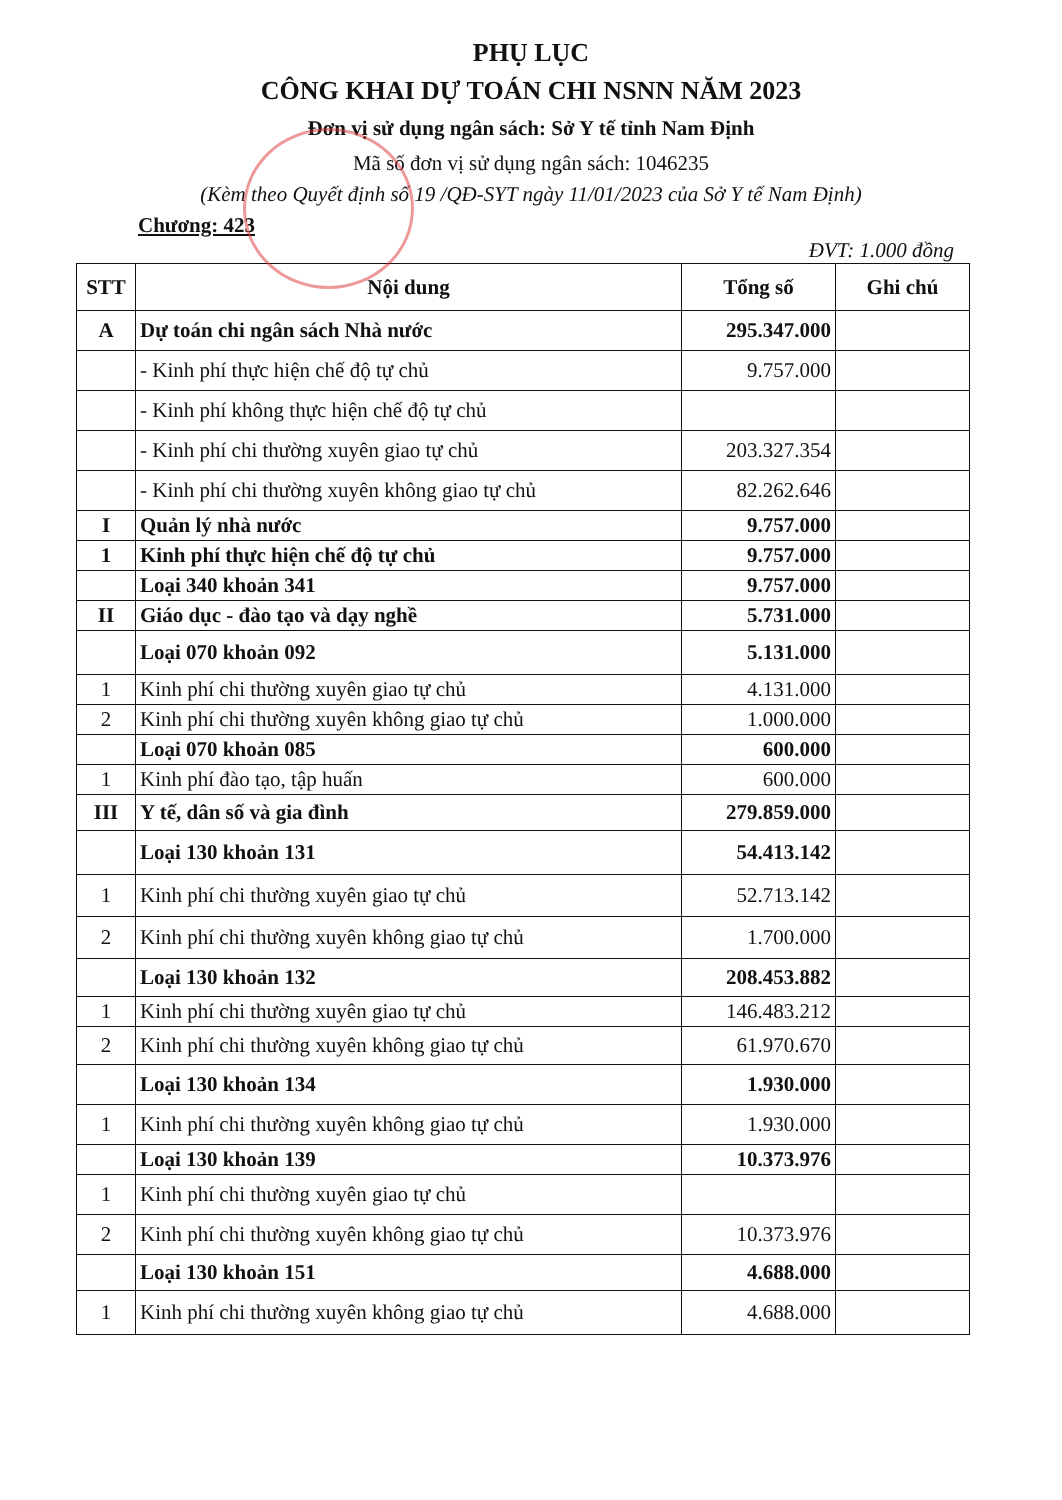PHỤ LỤC
CÔNG KHAI DỰ TOÁN CHI NSNN NĂM 2023
Đơn vị sử dụng ngân sách: Sở Y tế tỉnh Nam Định
Mã số đơn vị sử dụng ngân sách: 1046235
(Kèm theo Quyết định số 19 /QĐ-SYT ngày 11/01/2023 của Sở Y tế Nam Định)
Chương: 423
ĐVT: 1.000 đồng
| STT | Nội dung | Tổng số | Ghi chú |
| --- | --- | --- | --- |
| A | Dự toán chi ngân sách Nhà nước | 295.347.000 | |
| | - Kinh phí thực hiện chế độ tự chủ | 9.757.000 | |
| | - Kinh phí không thực hiện chế độ tự chủ | | |
| | - Kinh phí chi thường xuyên giao tự chủ | 203.327.354 | |
| | - Kinh phí chi thường xuyên không giao tự chủ | 82.262.646 | |
| I | Quản lý nhà nước | 9.757.000 | |
| 1 | Kinh phí thực hiện chế độ tự chủ | 9.757.000 | |
| | Loại 340 khoản 341 | 9.757.000 | |
| II | Giáo dục - đào tạo và dạy nghề | 5.731.000 | |
| | Loại 070 khoản 092 | 5.131.000 | |
| 1 | Kinh phí chi thường xuyên giao tự chủ | 4.131.000 | |
| 2 | Kinh phí chi thường xuyên không giao tự chủ | 1.000.000 | |
| | Loại 070 khoản 085 | 600.000 | |
| 1 | Kinh phí đào tạo, tập huấn | 600.000 | |
| III | Y tế, dân số và gia đình | 279.859.000 | |
| | Loại 130 khoản 131 | 54.413.142 | |
| 1 | Kinh phí chi thường xuyên giao tự chủ | 52.713.142 | |
| 2 | Kinh phí chi thường xuyên không giao tự chủ | 1.700.000 | |
| | Loại 130 khoản 132 | 208.453.882 | |
| 1 | Kinh phí chi thường xuyên giao tự chủ | 146.483.212 | |
| 2 | Kinh phí chi thường xuyên không giao tự chủ | 61.970.670 | |
| | Loại 130 khoản 134 | 1.930.000 | |
| 1 | Kinh phí chi thường xuyên không giao tự chủ | 1.930.000 | |
| | Loại 130 khoản 139 | 10.373.976 | |
| 1 | Kinh phí chi thường xuyên giao tự chủ | | |
| 2 | Kinh phí chi thường xuyên không giao tự chủ | 10.373.976 | |
| | Loại 130 khoản 151 | 4.688.000 | |
| 1 | Kinh phí chi thường xuyên không giao tự chủ | 4.688.000 | |